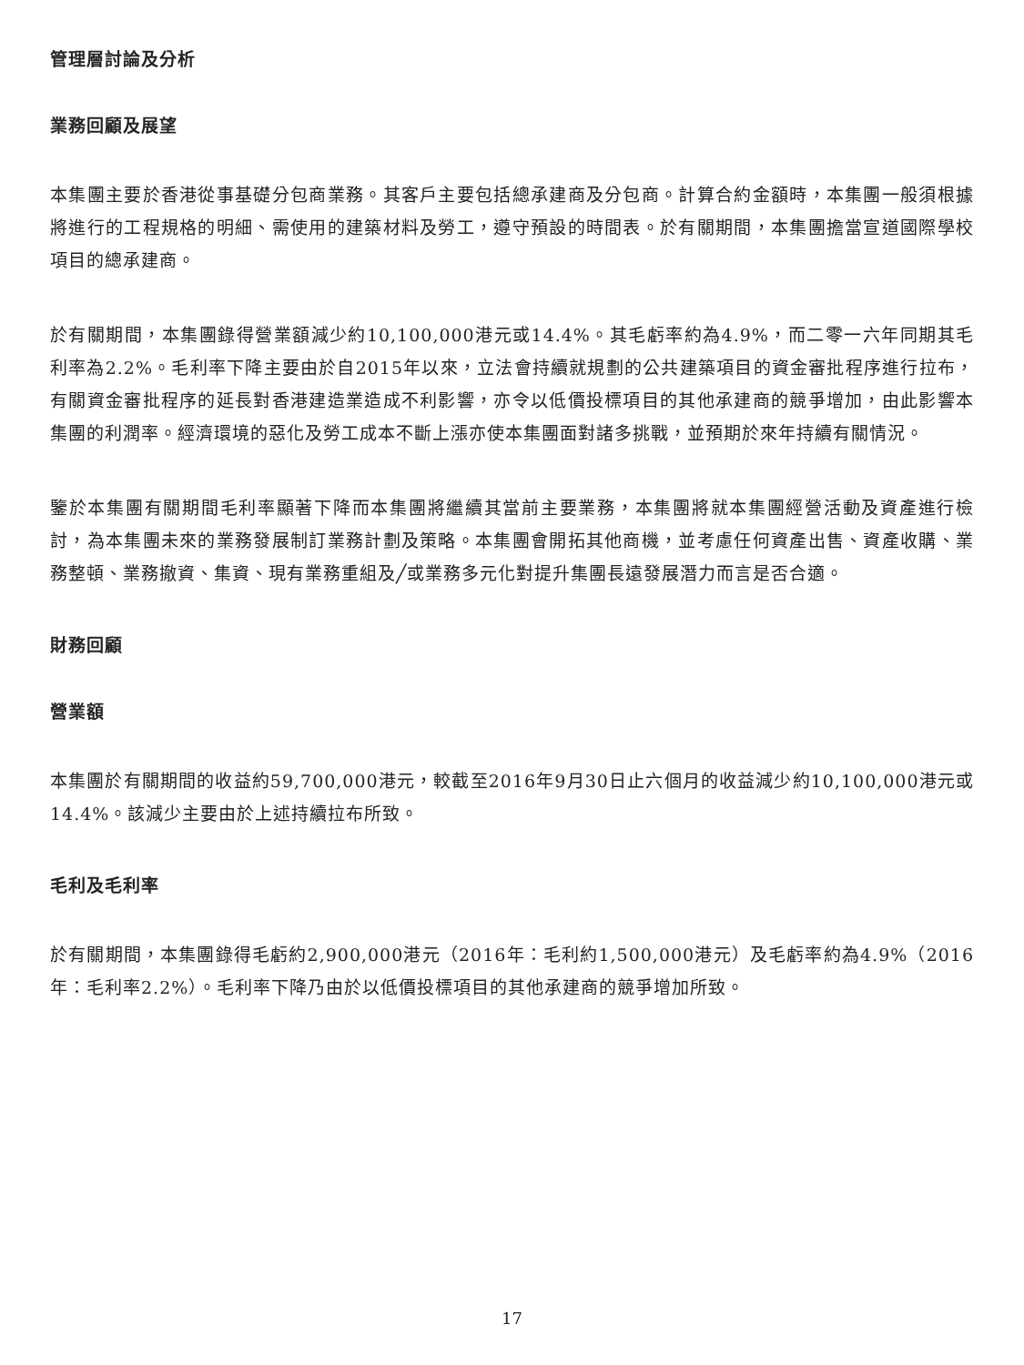管理層討論及分析
業務回顧及展望
本集團主要於香港從事基礎分包商業務。其客戶主要包括總承建商及分包商。計算合約金額時，本集團一般須根據將進行的工程規格的明細、需使用的建築材料及勞工，遵守預設的時間表。於有關期間，本集團擔當宣道國際學校項目的總承建商。
於有關期間，本集團錄得營業額減少約10,100,000港元或14.4%。其毛虧率約為4.9%，而二零一六年同期其毛利率為2.2%。毛利率下降主要由於自2015年以來，立法會持續就規劃的公共建築項目的資金審批程序進行拉布，有關資金審批程序的延長對香港建造業造成不利影響，亦令以低價投標項目的其他承建商的競爭增加，由此影響本集團的利潤率。經濟環境的惡化及勞工成本不斷上漲亦使本集團面對諸多挑戰，並預期於來年持續有關情況。
鑒於本集團有關期間毛利率顯著下降而本集團將繼續其當前主要業務，本集團將就本集團經營活動及資產進行檢討，為本集團未來的業務發展制訂業務計劃及策略。本集團會開拓其他商機，並考慮任何資產出售、資產收購、業務整頓、業務撤資、集資、現有業務重組及╱或業務多元化對提升集團長遠發展潛力而言是否合適。
財務回顧
營業額
本集團於有關期間的收益約59,700,000港元，較截至2016年9月30日止六個月的收益減少約10,100,000港元或14.4%。該減少主要由於上述持續拉布所致。
毛利及毛利率
於有關期間，本集團錄得毛虧約2,900,000港元（2016年：毛利約1,500,000港元）及毛虧率約為4.9%（2016年：毛利率2.2%）。毛利率下降乃由於以低價投標項目的其他承建商的競爭增加所致。
17